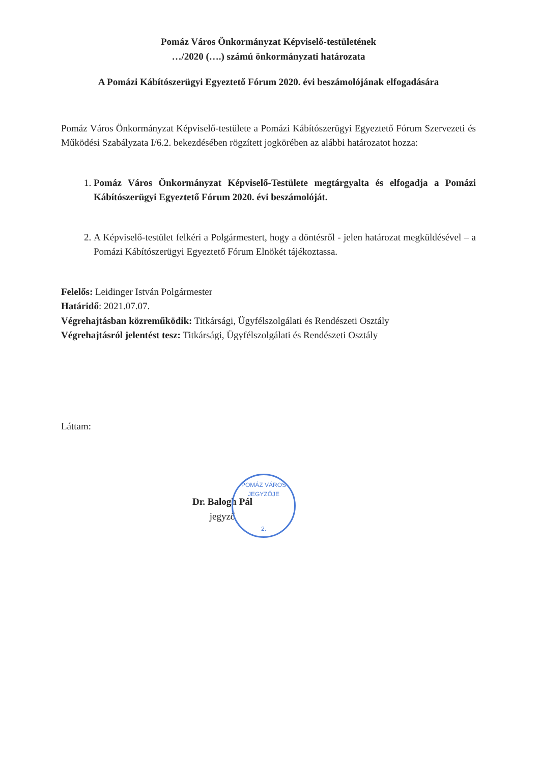Pomáz Város Önkormányzat Képviselő-testületének
…/2020 (….) számú önkormányzati határozata
A Pomázi Kábítószerügyi Egyeztető Fórum 2020. évi beszámolójának elfogadására
Pomáz Város Önkormányzat Képviselő-testülete a Pomázi Kábítószerügyi Egyeztető Fórum Szervezeti és Működési Szabályzata I/6.2. bekezdésében rögzített jogkörében az alábbi határozatot hozza:
1. Pomáz Város Önkormányzat Képviselő-Testülete megtárgyalta és elfogadja a Pomázi Kábítószerügyi Egyeztető Fórum 2020. évi beszámolóját.
2. A Képviselő-testület felkéri a Polgármestert, hogy a döntésről - jelen határozat megküldésével – a Pomázi Kábítószerügyi Egyeztető Fórum Elnökét tájékoztassa.
Felelős: Leidinger István Polgármester
Határidő: 2021.07.07.
Végrehajtásban közreműködik: Titkársági, Ügyfélszolgálati és Rendészeti Osztály
Végrehajtásról jelentést tesz: Titkársági, Ügyfélszolgálati és Rendészeti Osztály
Láttam:
Dr. Balogh Pál
jegyző
POMÁZ VÁROS JEGYZŐJE
2.